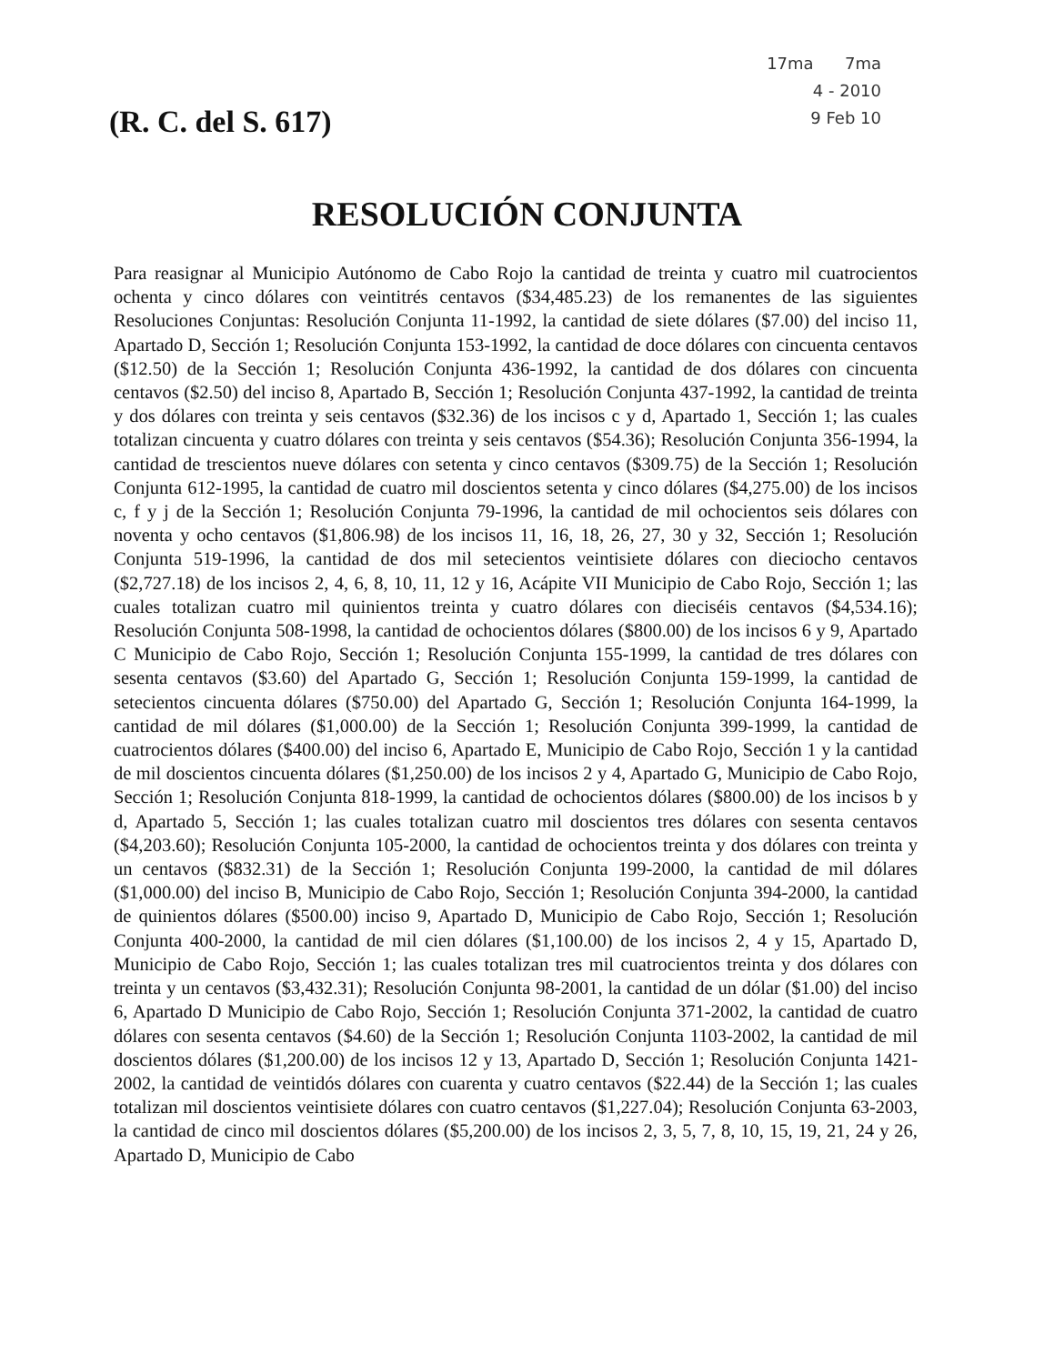(R. C. del S. 617)
17ma 7ma
4 - 2010
9 Feb 10
RESOLUCIÓN CONJUNTA
Para reasignar al Municipio Autónomo de Cabo Rojo la cantidad de treinta y cuatro mil cuatrocientos ochenta y cinco dólares con veintitrés centavos ($34,485.23) de los remanentes de las siguientes Resoluciones Conjuntas: Resolución Conjunta 11-1992, la cantidad de siete dólares ($7.00) del inciso 11, Apartado D, Sección 1; Resolución Conjunta 153-1992, la cantidad de doce dólares con cincuenta centavos ($12.50) de la Sección 1; Resolución Conjunta 436-1992, la cantidad de dos dólares con cincuenta centavos ($2.50) del inciso 8, Apartado B, Sección 1; Resolución Conjunta 437-1992, la cantidad de treinta y dos dólares con treinta y seis centavos ($32.36) de los incisos c y d, Apartado 1, Sección 1; las cuales totalizan cincuenta y cuatro dólares con treinta y seis centavos ($54.36); Resolución Conjunta 356-1994, la cantidad de trescientos nueve dólares con setenta y cinco centavos ($309.75) de la Sección 1; Resolución Conjunta 612-1995, la cantidad de cuatro mil doscientos setenta y cinco dólares ($4,275.00) de los incisos c, f y j de la Sección 1; Resolución Conjunta 79-1996, la cantidad de mil ochocientos seis dólares con noventa y ocho centavos ($1,806.98) de los incisos 11, 16, 18, 26, 27, 30 y 32, Sección 1; Resolución Conjunta 519-1996, la cantidad de dos mil setecientos veintisiete dólares con dieciocho centavos ($2,727.18) de los incisos 2, 4, 6, 8, 10, 11, 12 y 16, Acápite VII Municipio de Cabo Rojo, Sección 1; las cuales totalizan cuatro mil quinientos treinta y cuatro dólares con dieciséis centavos ($4,534.16); Resolución Conjunta 508-1998, la cantidad de ochocientos dólares ($800.00) de los incisos 6 y 9, Apartado C Municipio de Cabo Rojo, Sección 1; Resolución Conjunta 155-1999, la cantidad de tres dólares con sesenta centavos ($3.60) del Apartado G, Sección 1; Resolución Conjunta 159-1999, la cantidad de setecientos cincuenta dólares ($750.00) del Apartado G, Sección 1; Resolución Conjunta 164-1999, la cantidad de mil dólares ($1,000.00) de la Sección 1; Resolución Conjunta 399-1999, la cantidad de cuatrocientos dólares ($400.00) del inciso 6, Apartado E, Municipio de Cabo Rojo, Sección 1 y la cantidad de mil doscientos cincuenta dólares ($1,250.00) de los incisos 2 y 4, Apartado G, Municipio de Cabo Rojo, Sección 1; Resolución Conjunta 818-1999, la cantidad de ochocientos dólares ($800.00) de los incisos b y d, Apartado 5, Sección 1; las cuales totalizan cuatro mil doscientos tres dólares con sesenta centavos ($4,203.60); Resolución Conjunta 105-2000, la cantidad de ochocientos treinta y dos dólares con treinta y un centavos ($832.31) de la Sección 1; Resolución Conjunta 199-2000, la cantidad de mil dólares ($1,000.00) del inciso B, Municipio de Cabo Rojo, Sección 1; Resolución Conjunta 394-2000, la cantidad de quinientos dólares ($500.00) inciso 9, Apartado D, Municipio de Cabo Rojo, Sección 1; Resolución Conjunta 400-2000, la cantidad de mil cien dólares ($1,100.00) de los incisos 2, 4 y 15, Apartado D, Municipio de Cabo Rojo, Sección 1; las cuales totalizan tres mil cuatrocientos treinta y dos dólares con treinta y un centavos ($3,432.31); Resolución Conjunta 98-2001, la cantidad de un dólar ($1.00) del inciso 6, Apartado D Municipio de Cabo Rojo, Sección 1; Resolución Conjunta 371-2002, la cantidad de cuatro dólares con sesenta centavos ($4.60) de la Sección 1; Resolución Conjunta 1103-2002, la cantidad de mil doscientos dólares ($1,200.00) de los incisos 12 y 13, Apartado D, Sección 1; Resolución Conjunta 1421-2002, la cantidad de veintidós dólares con cuarenta y cuatro centavos ($22.44) de la Sección 1; las cuales totalizan mil doscientos veintisiete dólares con cuatro centavos ($1,227.04); Resolución Conjunta 63-2003, la cantidad de cinco mil doscientos dólares ($5,200.00) de los incisos 2, 3, 5, 7, 8, 10, 15, 19, 21, 24 y 26, Apartado D, Municipio de Cabo